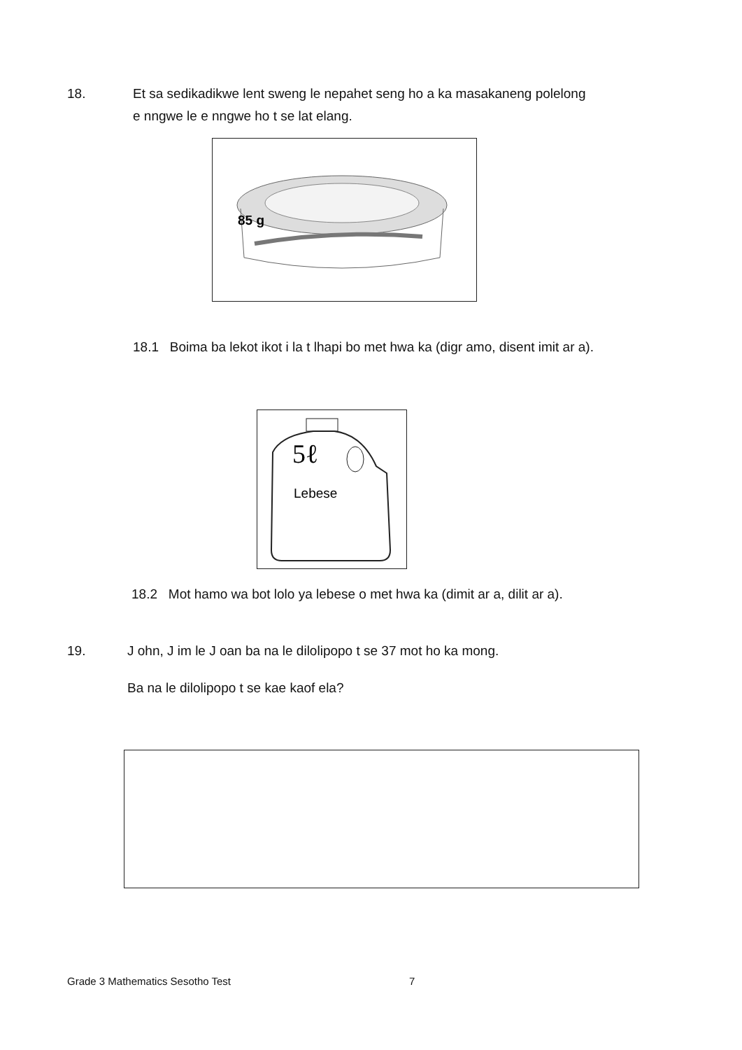18.
Et sa sedikadikwe lent sweng le nepahet seng ho a ka masakaneng polelong
e nngwe le e nngwe ho t se lat elang.
85 g
18.1 Boima ba lekot ikot i la t lhapi bo met hwa ka (digr amo, disent imit ar a).
5ℓ
Lebese
18.2 Mot hamo wa bot lolo ya lebese o met hwa ka (dimit ar a, dilit ar a).
19.
J ohn, J im le J oan ba na le dilolipopo t se 37 mot ho ka mong.
Ba na le dilolipopo t se kae kaof ela?
Grade 3 Mathematics Sesotho Test
7